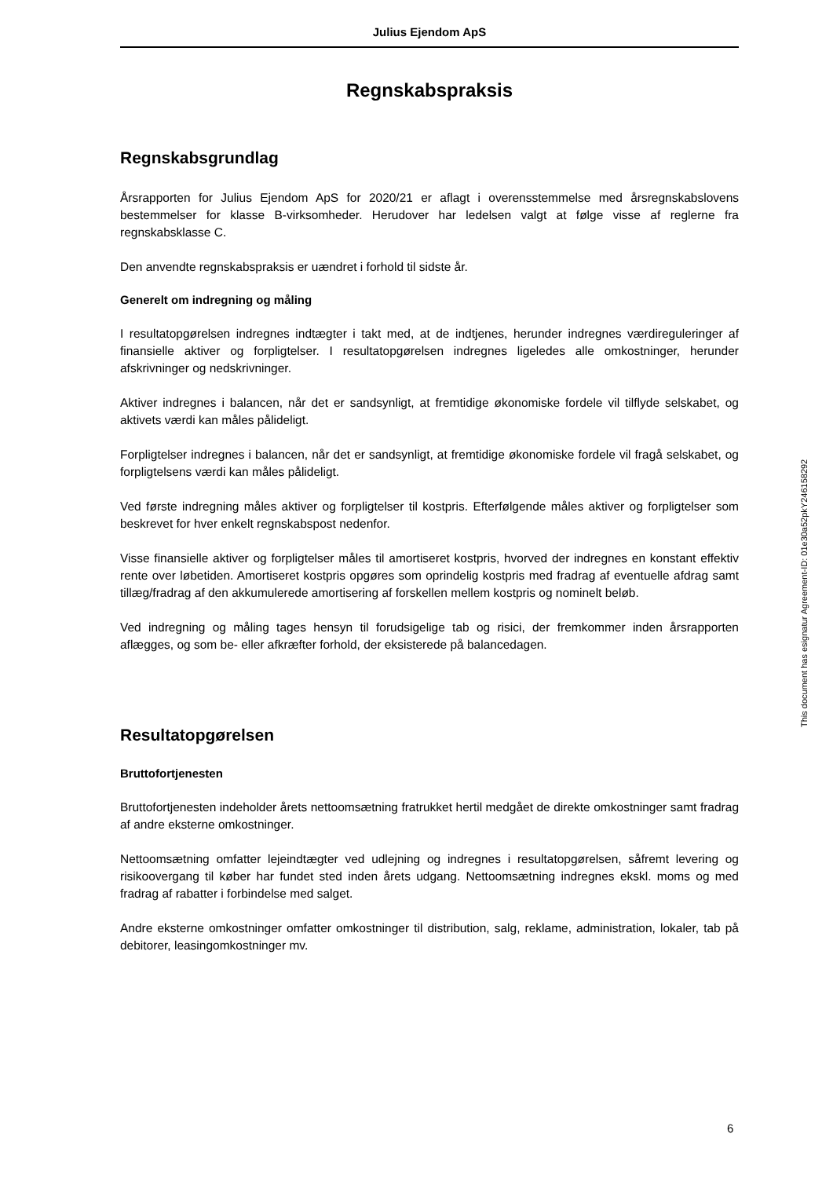Julius Ejendom ApS
Regnskabspraksis
Regnskabsgrundlag
Årsrapporten for Julius Ejendom ApS for 2020/21 er aflagt i overensstemmelse med årsregnskabslovens bestemmelser for klasse B-virksomheder. Herudover har ledelsen valgt at følge visse af reglerne fra regnskabsklasse C.
Den anvendte regnskabspraksis er uændret i forhold til sidste år.
Generelt om indregning og måling
I resultatopgørelsen indregnes indtægter i takt med, at de indtjenes, herunder indregnes værdireguleringer af finansielle aktiver og forpligtelser. I resultatopgørelsen indregnes ligeledes alle omkostninger, herunder afskrivninger og nedskrivninger.
Aktiver indregnes i balancen, når det er sandsynligt, at fremtidige økonomiske fordele vil tilflyde selskabet, og aktivets værdi kan måles pålideligt.
Forpligtelser indregnes i balancen, når det er sandsynligt, at fremtidige økonomiske fordele vil fragå selskabet, og forpligtelsens værdi kan måles pålideligt.
Ved første indregning måles aktiver og forpligtelser til kostpris. Efterfølgende måles aktiver og forpligtelser som beskrevet for hver enkelt regnskabspost nedenfor.
Visse finansielle aktiver og forpligtelser måles til amortiseret kostpris, hvorved der indregnes en konstant effektiv rente over løbetiden. Amortiseret kostpris opgøres som oprindelig kostpris med fradrag af eventuelle afdrag samt tillæg/fradrag af den akkumulerede amortisering af forskellen mellem kostpris og nominelt beløb.
Ved indregning og måling tages hensyn til forudsigelige tab og risici, der fremkommer inden årsrapporten aflægges, og som be- eller afkræfter forhold, der eksisterede på balancedagen.
Resultatopgørelsen
Bruttofortjenesten
Bruttofortjenesten indeholder årets nettoomsætning fratrukket hertil medgået de direkte omkostninger samt fradrag af andre eksterne omkostninger.
Nettoomsætning omfatter lejeindtægter ved udlejning og indregnes i resultatopgørelsen, såfremt levering og risikoovergang til køber har fundet sted inden årets udgang. Nettoomsætning indregnes ekskl. moms og med fradrag af rabatter i forbindelse med salget.
Andre eksterne omkostninger omfatter omkostninger til distribution, salg, reklame, administration, lokaler, tab på debitorer, leasingomkostninger mv.
This document has esignatur Agreement-ID: 01e30a52pkY246158292
6